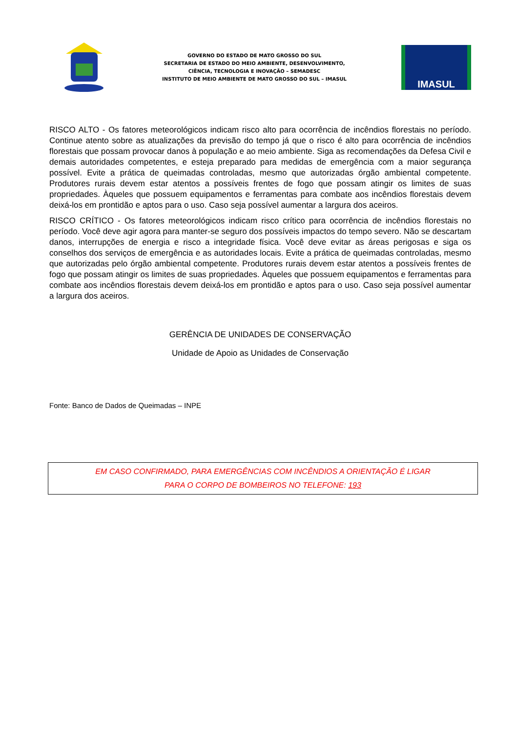GOVERNO DO ESTADO DE MATO GROSSO DO SUL
SECRETARIA DE ESTADO DO MEIO AMBIENTE, DESENVOLVIMENTO,
CIÊNCIA, TECNOLOGIA E INOVAÇÃO – SEMADESC
INSTITUTO DE MEIO AMBIENTE DE MATO GROSSO DO SUL – IMASUL
IMASUL
RISCO ALTO - Os fatores meteorológicos indicam risco alto para ocorrência de incêndios florestais no período. Continue atento sobre as atualizações da previsão do tempo já que o risco é alto para ocorrência de incêndios florestais que possam provocar danos à população e ao meio ambiente. Siga as recomendações da Defesa Civil e demais autoridades competentes, e esteja preparado para medidas de emergência com a maior segurança possível. Evite a prática de queimadas controladas, mesmo que autorizadas órgão ambiental competente. Produtores rurais devem estar atentos a possíveis frentes de fogo que possam atingir os limites de suas propriedades. Àqueles que possuem equipamentos e ferramentas para combate aos incêndios florestais devem deixá-los em prontidão e aptos para o uso. Caso seja possível aumentar a largura dos aceiros.
RISCO CRÍTICO - Os fatores meteorológicos indicam risco crítico para ocorrência de incêndios florestais no período. Você deve agir agora para manter-se seguro dos possíveis impactos do tempo severo. Não se descartam danos, interrupções de energia e risco a integridade física. Você deve evitar as áreas perigosas e siga os conselhos dos serviços de emergência e as autoridades locais. Evite a prática de queimadas controladas, mesmo que autorizadas pelo órgão ambiental competente. Produtores rurais devem estar atentos a possíveis frentes de fogo que possam atingir os limites de suas propriedades. Àqueles que possuem equipamentos e ferramentas para combate aos incêndios florestais devem deixá-los em prontidão e aptos para o uso. Caso seja possível aumentar a largura dos aceiros.
GERÊNCIA DE UNIDADES DE CONSERVAÇÃO
Unidade de Apoio as Unidades de Conservação
Fonte: Banco de Dados de Queimadas – INPE
EM CASO CONFIRMADO, PARA EMERGÊNCIAS COM INCÊNDIOS A ORIENTAÇÃO É LIGAR
PARA O CORPO DE BOMBEIROS NO TELEFONE: 193